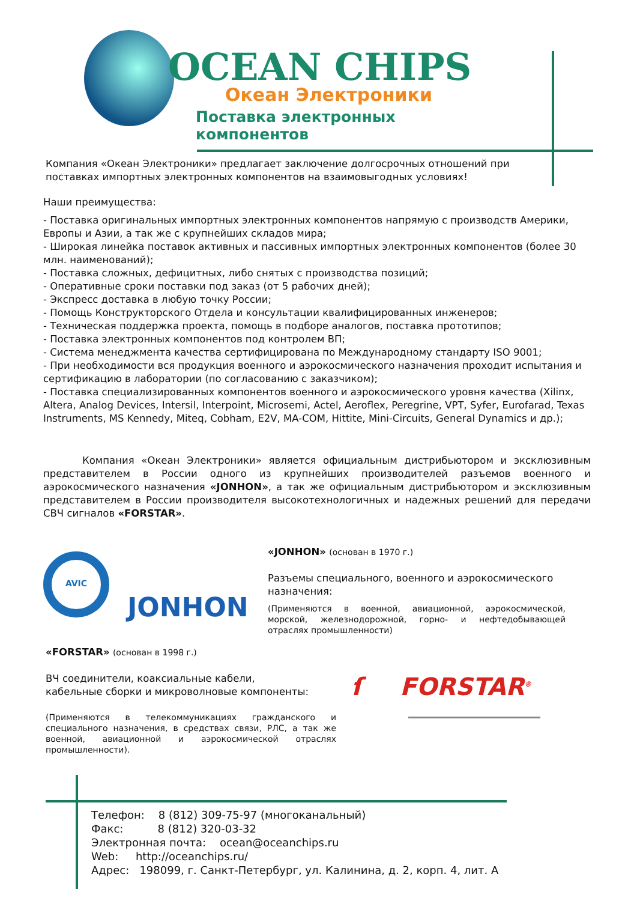OCEAN CHIPS
Океан Электроники
Поставка электронных компонентов
Компания «Океан Электроники» предлагает заключение долгосрочных отношений при поставках импортных электронных компонентов на взаимовыгодных условиях!
Наши преимущества:
- Поставка оригинальных импортных электронных компонентов напрямую с производств Америки, Европы и Азии, а так же с крупнейших складов мира;
- Широкая линейка поставок активных и пассивных импортных электронных компонентов (более 30 млн. наименований);
- Поставка сложных, дефицитных, либо снятых с производства позиций;
- Оперативные сроки поставки под заказ (от 5 рабочих дней);
- Экспресс доставка в любую точку России;
- Помощь Конструкторского Отдела и консультации квалифицированных инженеров;
- Техническая поддержка проекта, помощь в подборе аналогов, поставка прототипов;
- Поставка электронных компонентов под контролем ВП;
- Система менеджмента качества сертифицирована по Международному стандарту ISO 9001;
- При необходимости вся продукция военного и аэрокосмического назначения проходит испытания и сертификацию в лаборатории (по согласованию с заказчиком);
- Поставка специализированных компонентов военного и аэрокосмического уровня качества (Xilinx, Altera, Analog Devices, Intersil, Interpoint, Microsemi, Actel, Aeroflex, Peregrine, VPT, Syfer, Eurofarad, Texas Instruments, MS Kennedy, Miteq, Cobham, E2V, MA-COM, Hittite, Mini-Circuits, General Dynamics и др.);
Компания «Океан Электроники» является официальным дистрибьютором и эксклюзивным представителем в России одного из крупнейших производителей разъемов военного и аэрокосмического назначения «JONHON», а так же официальным дистрибьютором и эксклюзивным представителем в России производителя высокотехнологичных и надежных решений для передачи СВЧ сигналов «FORSTAR».
AVIC
JONHON
«JONHON» (основан в 1970 г.)
Разъемы специального, военного и аэрокосмического назначения:
(Применяются в военной, авиационной, аэрокосмической, морской, железнодорожной, горно- и нефтедобывающей отраслях промышленности)
«FORSTAR» (основан в 1998 г.)
ВЧ соединители, коаксиальные кабели,
кабельные сборки и микроволновые компоненты:
(Применяются в телекоммуникациях гражданского и специального назначения, в средствах связи, РЛС, а так же военной, авиационной и аэрокосмической отраслях промышленности).
ſ FORSTAR<sup>®</sup>
Телефон: 8 (812) 309-75-97 (многоканальный)
Факс: 8 (812) 320-03-32
Электронная почта: ocean@oceanchips.ru
Web: http://oceanchips.ru/
Адрес: 198099, г. Санкт-Петербург, ул. Калинина, д. 2, корп. 4, лит. А